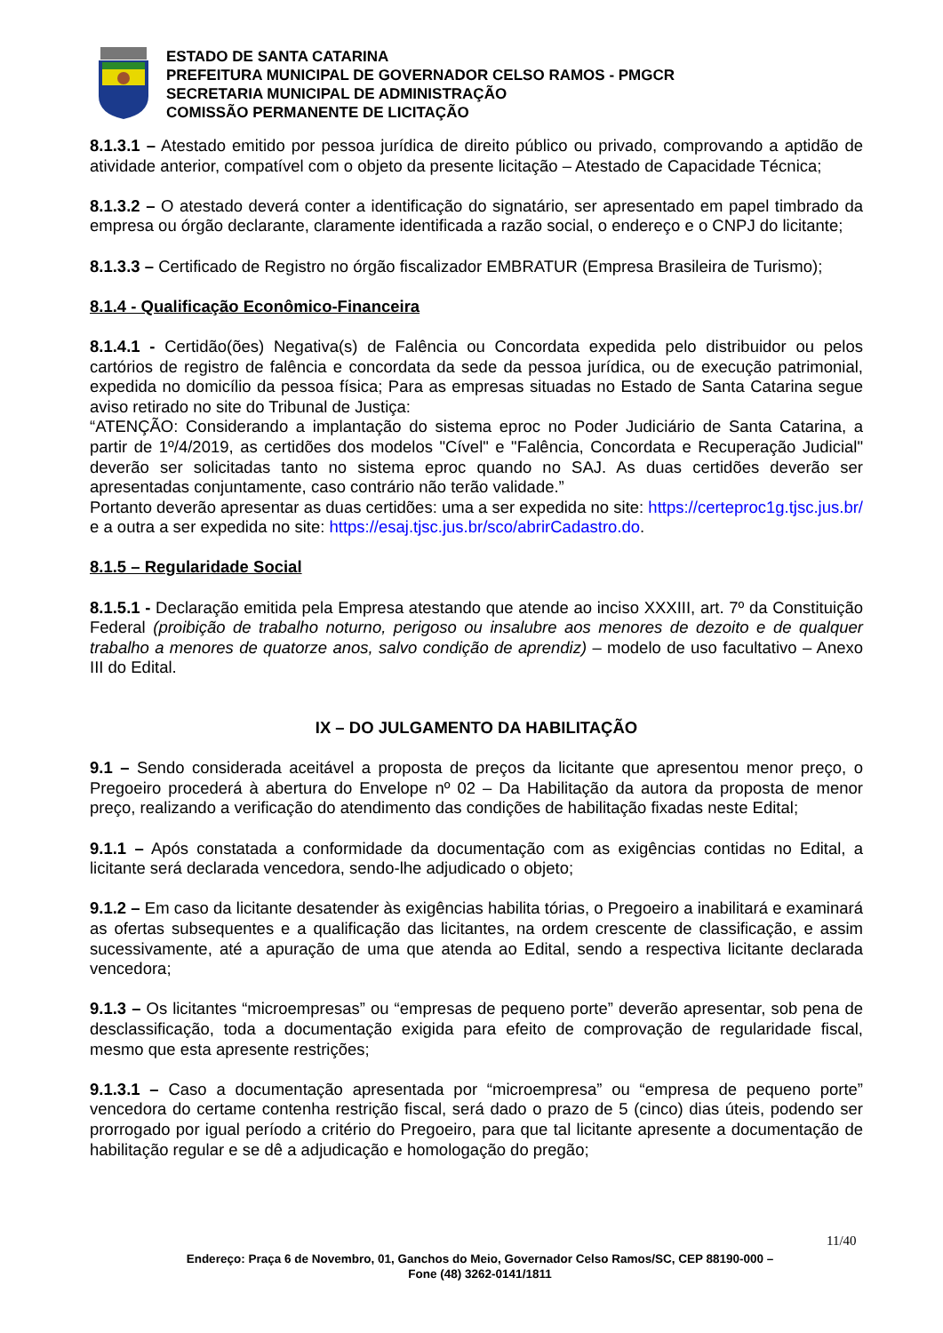ESTADO DE SANTA CATARINA
PREFEITURA MUNICIPAL DE GOVERNADOR CELSO RAMOS - PMGCR
SECRETARIA MUNICIPAL DE ADMINISTRAÇÃO
COMISSÃO PERMANENTE DE LICITAÇÃO
8.1.3.1 – Atestado emitido por pessoa jurídica de direito público ou privado, comprovando a aptidão de atividade anterior, compatível com o objeto da presente licitação – Atestado de Capacidade Técnica;
8.1.3.2 – O atestado deverá conter a identificação do signatário, ser apresentado em papel timbrado da empresa ou órgão declarante, claramente identificada a razão social, o endereço e o CNPJ do licitante;
8.1.3.3 – Certificado de Registro no órgão fiscalizador EMBRATUR (Empresa Brasileira de Turismo);
8.1.4 - Qualificação Econômico-Financeira
8.1.4.1 - Certidão(ões) Negativa(s) de Falência ou Concordata expedida pelo distribuidor ou pelos cartórios de registro de falência e concordata da sede da pessoa jurídica, ou de execução patrimonial, expedida no domicílio da pessoa física; Para as empresas situadas no Estado de Santa Catarina segue aviso retirado no site do Tribunal de Justiça:
“ATENÇÃO: Considerando a implantação do sistema eproc no Poder Judiciário de Santa Catarina, a partir de 1º/4/2019, as certidões dos modelos "Cível" e "Falência, Concordata e Recuperação Judicial" deverão ser solicitadas tanto no sistema eproc quando no SAJ. As duas certidões deverão ser apresentadas conjuntamente, caso contrário não terão validade.”
Portanto deverão apresentar as duas certidões: uma a ser expedida no site: https://certeproc1g.tjsc.jus.br/ e a outra a ser expedida no site: https://esaj.tjsc.jus.br/sco/abrirCadastro.do.
8.1.5 – Regularidade Social
8.1.5.1 - Declaração emitida pela Empresa atestando que atende ao inciso XXXIII, art. 7º da Constituição Federal (proibição de trabalho noturno, perigoso ou insalubre aos menores de dezoito e de qualquer trabalho a menores de quatorze anos, salvo condição de aprendiz) – modelo de uso facultativo – Anexo III do Edital.
IX – DO JULGAMENTO DA HABILITAÇÃO
9.1 – Sendo considerada aceitável a proposta de preços da licitante que apresentou menor preço, o Pregoeiro procederá à abertura do Envelope nº 02 – Da Habilitação da autora da proposta de menor preço, realizando a verificação do atendimento das condições de habilitação fixadas neste Edital;
9.1.1 – Após constatada a conformidade da documentação com as exigências contidas no Edital, a licitante será declarada vencedora, sendo-lhe adjudicado o objeto;
9.1.2 – Em caso da licitante desatender às exigências habilita tórias, o Pregoeiro a inabilitará e examinará as ofertas subsequentes e a qualificação das licitantes, na ordem crescente de classificação, e assim sucessivamente, até a apuração de uma que atenda ao Edital, sendo a respectiva licitante declarada vencedora;
9.1.3 – Os licitantes “microempresas” ou “empresas de pequeno porte” deverão apresentar, sob pena de desclassificação, toda a documentação exigida para efeito de comprovação de regularidade fiscal, mesmo que esta apresente restrições;
9.1.3.1 – Caso a documentação apresentada por “microempresa” ou “empresa de pequeno porte” vencedora do certame contenha restrição fiscal, será dado o prazo de 5 (cinco) dias úteis, podendo ser prorrogado por igual período a critério do Pregoeiro, para que tal licitante apresente a documentação de habilitação regular e se dê a adjudicação e homologação do pregão;
11/40
Endereço: Praça 6 de Novembro, 01, Ganchos do Meio, Governador Celso Ramos/SC, CEP 88190-000 –
Fone (48) 3262-0141/1811